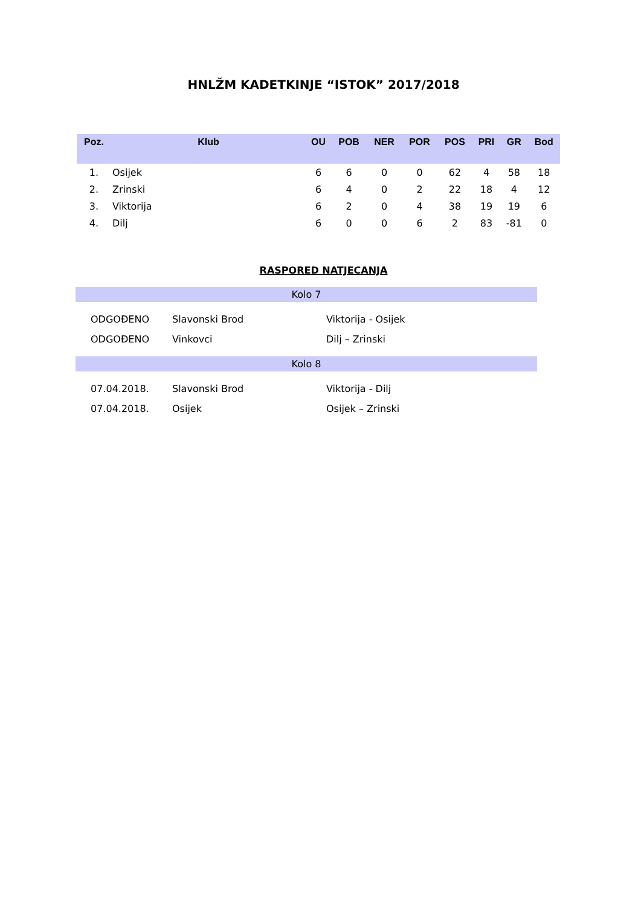HNLŽM KADETKINJE “ISTOK” 2017/2018
| Poz. | Klub | OU | POB | NER | POR | POS | PRI | GR | Bod |
| --- | --- | --- | --- | --- | --- | --- | --- | --- | --- |
| 1. | Osijek | 6 | 6 | 0 | 0 | 62 | 4 | 58 | 18 |
| 2. | Zrinski | 6 | 4 | 0 | 2 | 22 | 18 | 4 | 12 |
| 3. | Viktorija | 6 | 2 | 0 | 4 | 38 | 19 | 19 | 6 |
| 4. | Dilj | 6 | 0 | 0 | 6 | 2 | 83 | -81 | 0 |
RASPORED NATJECANJA
Kolo 7
| ODGOĐENO | Slavonski Brod | Viktorija - Osijek |
| ODGOĐENO | Vinkovci | Dilj – Zrinski |
Kolo 8
| 07.04.2018. | Slavonski Brod | Viktorija - Dilj |
| 07.04.2018. | Osijek | Osijek – Zrinski |